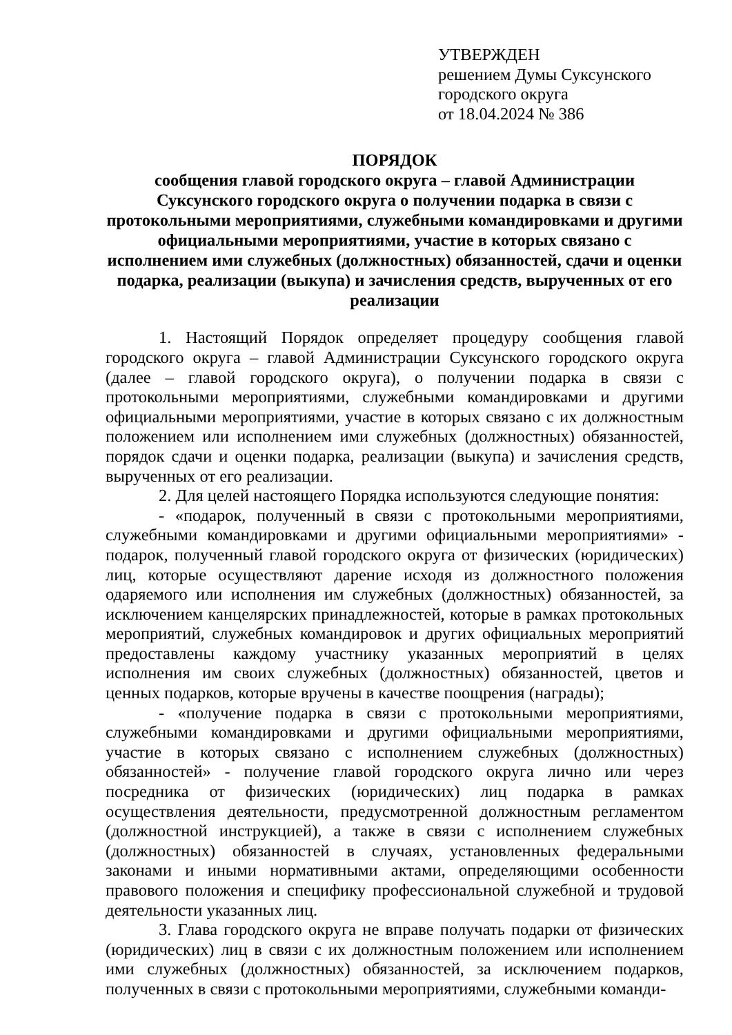УТВЕРЖДЕН
решением Думы Суксунского
городского округа
от 18.04.2024 № 386
ПОРЯДОК
сообщения главой городского округа – главой Администрации Суксунского городского округа о получении подарка в связи с протокольными мероприятиями, служебными командировками и другими официальными мероприятиями, участие в которых связано с исполнением ими служебных (должностных) обязанностей, сдачи и оценки подарка, реализации (выкупа) и зачисления средств, вырученных от его реализации
1. Настоящий Порядок определяет процедуру сообщения главой городского округа – главой Администрации Суксунского городского округа (далее – главой городского округа), о получении подарка в связи с протокольными мероприятиями, служебными командировками и другими официальными мероприятиями, участие в которых связано с их должностным положением или исполнением ими служебных (должностных) обязанностей, порядок сдачи и оценки подарка, реализации (выкупа) и зачисления средств, вырученных от его реализации.
2. Для целей настоящего Порядка используются следующие понятия:
- «подарок, полученный в связи с протокольными мероприятиями, служебными командировками и другими официальными мероприятиями» - подарок, полученный главой городского округа от физических (юридических) лиц, которые осуществляют дарение исходя из должностного положения одаряемого или исполнения им служебных (должностных) обязанностей, за исключением канцелярских принадлежностей, которые в рамках протокольных мероприятий, служебных командировок и других официальных мероприятий предоставлены каждому участнику указанных мероприятий в целях исполнения им своих служебных (должностных) обязанностей, цветов и ценных подарков, которые вручены в качестве поощрения (награды);
- «получение подарка в связи с протокольными мероприятиями, служебными командировками и другими официальными мероприятиями, участие в которых связано с исполнением служебных (должностных) обязанностей» - получение главой городского округа лично или через посредника от физических (юридических) лиц подарка в рамках осуществления деятельности, предусмотренной должностным регламентом (должностной инструкцией), а также в связи с исполнением служебных (должностных) обязанностей в случаях, установленных федеральными законами и иными нормативными актами, определяющими особенности правового положения и специфику профессиональной служебной и трудовой деятельности указанных лиц.
3. Глава городского округа не вправе получать подарки от физических (юридических) лиц в связи с их должностным положением или исполнением ими служебных (должностных) обязанностей, за исключением подарков, полученных в связи с протокольными мероприятиями, служебными команди-